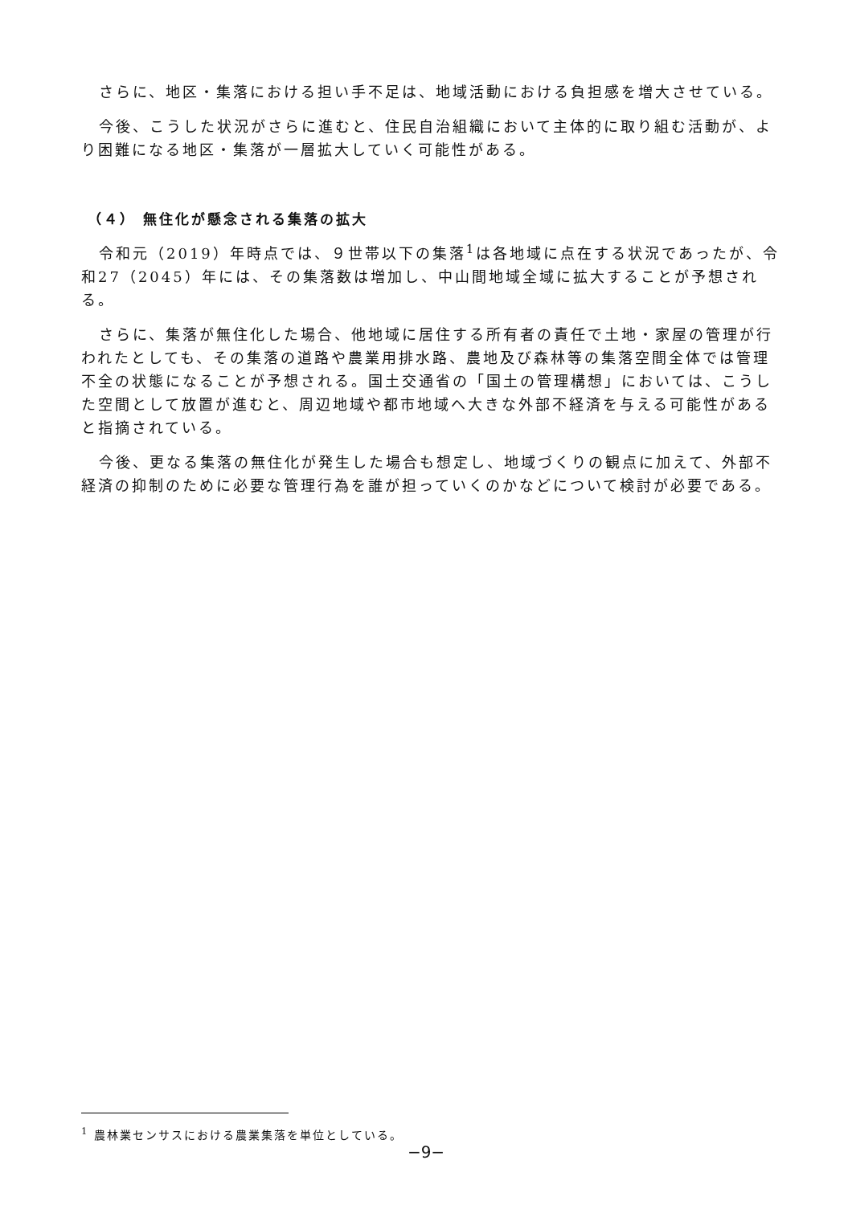さらに、地区・集落における担い手不足は、地域活動における負担感を増大させている。
今後、こうした状況がさらに進むと、住民自治組織において主体的に取り組む活動が、より困難になる地区・集落が一層拡大していく可能性がある。
（４） 無住化が懸念される集落の拡大
令和元（2019）年時点では、９世帯以下の集落<sup>1</sup>は各地域に点在する状況であったが、令和27（2045）年には、その集落数は増加し、中山間地域全域に拡大することが予想される。
さらに、集落が無住化した場合、他地域に居住する所有者の責任で土地・家屋の管理が行われたとしても、その集落の道路や農業用排水路、農地及び森林等の集落空間全体では管理不全の状態になることが予想される。国土交通省の「国土の管理構想」においては、こうした空間として放置が進むと、周辺地域や都市地域へ大きな外部不経済を与える可能性があると指摘されている。
今後、更なる集落の無住化が発生した場合も想定し、地域づくりの観点に加えて、外部不経済の抑制のために必要な管理行為を誰が担っていくのかなどについて検討が必要である。
<sup>1</sup> 農林業センサスにおける農業集落を単位としている。
−9−